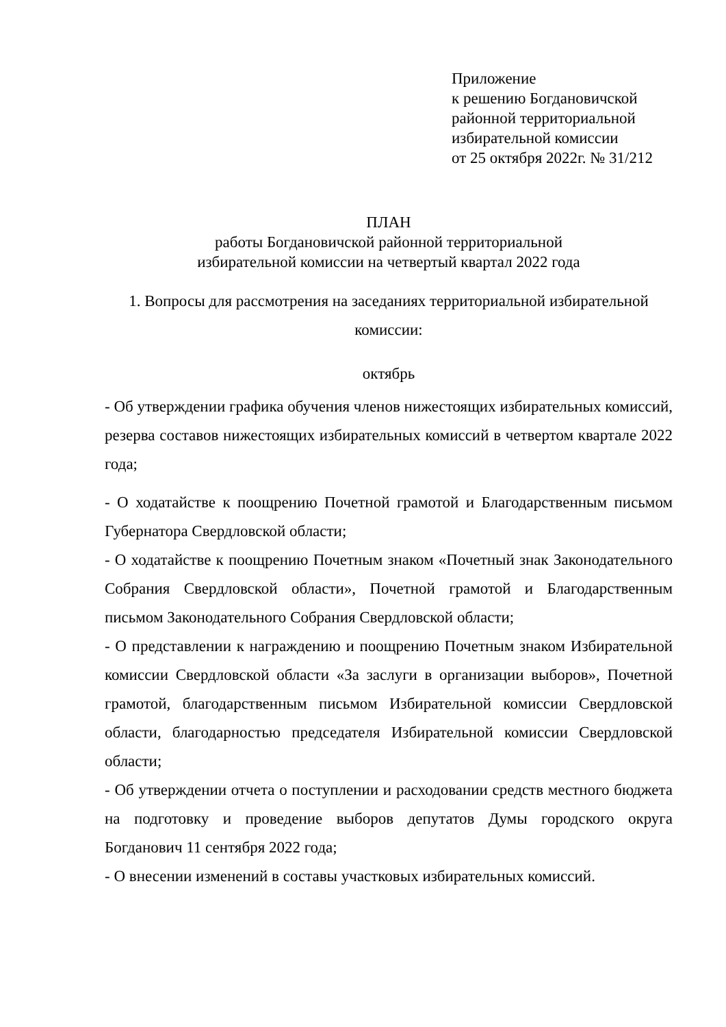Приложение
к решению Богдановичской
районной территориальной
избирательной комиссии
от 25 октября 2022г. № 31/212
ПЛАН
работы Богдановичской районной территориальной
избирательной комиссии на четвертый квартал 2022 года
1. Вопросы для рассмотрения на заседаниях территориальной избирательной
комиссии:
октябрь
- Об утверждении графика обучения членов нижестоящих избирательных комиссий, резерва составов нижестоящих избирательных комиссий в четвертом квартале 2022 года;
- О ходатайстве к поощрению Почетной грамотой и Благодарственным письмом Губернатора Свердловской области;
- О ходатайстве к поощрению Почетным знаком «Почетный знак Законодательного Собрания Свердловской области», Почетной грамотой и Благодарственным письмом Законодательного Собрания Свердловской области;
- О представлении к награждению и поощрению Почетным знаком Избирательной комиссии Свердловской области «За заслуги в организации выборов», Почетной грамотой, благодарственным письмом Избирательной комиссии Свердловской области, благодарностью председателя Избирательной комиссии Свердловской области;
- Об утверждении отчета о поступлении и расходовании средств местного бюджета на подготовку и проведение выборов депутатов Думы городского округа Богданович 11 сентября 2022 года;
- О внесении изменений в составы участковых избирательных комиссий.